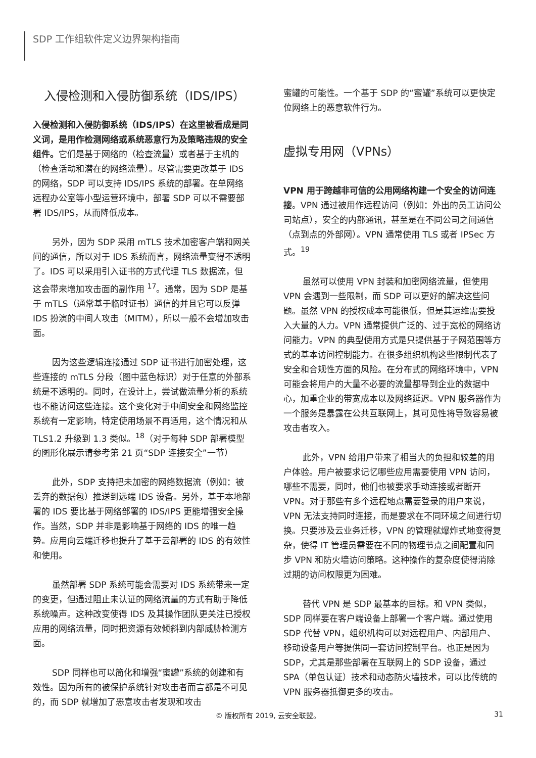SDP 工作组软件定义边界架构指南
入侵检测和入侵防御系统（IDS/IPS）
入侵检测和入侵防御系统（IDS/IPS）在这里被看成是同义词，是用作检测网络或系统恶意行为及策略违规的安全组件。它们是基于网络的（检查流量）或者基于主机的（检查活动和潜在的网络流量）。尽管需要更改基于 IDS 的网络，SDP 可以支持 IDS/IPS 系统的部署。在单网络远程办公室等小型运营环境中，部署 SDP 可以不需要部署 IDS/IPS，从而降低成本。
另外，因为 SDP 采用 mTLS 技术加密客户端和网关间的通信，所以对于 IDS 系统而言，网络流量变得不透明了。IDS 可以采用引入证书的方式代理 TLS 数据流，但这会带来增加攻击面的副作用 <sup>17</sup>。通常，因为 SDP 是基于 mTLS（通常基于临时证书）通信的并且它可以反弹 IDS 扮演的中间人攻击（MITM），所以一般不会增加攻击面。
因为这些逻辑连接通过 SDP 证书进行加密处理，这些连接的 mTLS 分段（图中蓝色标识）对于任意的外部系统是不透明的。同时，在设计上，尝试做流量分析的系统也不能访问这些连接。这个变化对于中间安全和网络监控系统有一定影响，特定使用场景不再适用，这个情况和从 TLS1.2 升级到 1.3 类似。<sup>18</sup>（对于每种 SDP 部署模型的图形化展示请参考第 21 页“SDP 连接安全”一节）
此外，SDP 支持把未加密的网络数据流（例如：被丢弃的数据包）推送到远端 IDS 设备。另外，基于本地部署的 IDS 要比基于网络部署的 IDS/IPS 更能增强安全操作。当然，SDP 并非是影响基于网络的 IDS 的唯一趋势。应用向云端迁移也提升了基于云部署的 IDS 的有效性和使用。
虽然部署 SDP 系统可能会需要对 IDS 系统带来一定的变更，但通过阻止未认证的网络流量的方式有助于降低系统噪声。这种改变使得 IDS 及其操作团队更关注已授权应用的网络流量，同时把资源有效倾斜到内部威胁检测方面。
SDP 同样也可以简化和增强“蜜罐”系统的创建和有效性。因为所有的被保护系统针对攻击者而言都是不可见的，而 SDP 就增加了恶意攻击者发现和攻击
蜜罐的可能性。一个基于 SDP 的“蜜罐”系统可以更快定位网络上的恶意软件行为。
虚拟专用网（VPNs）
VPN 用于跨越非可信的公用网络构建一个安全的访问连接。VPN 通过被用作远程访问（例如：外出的员工访问公司站点），安全的内部通讯，甚至是在不同公司之间通信（点到点的外部网）。VPN 通常使用 TLS 或者 IPSec 方式。<sup>19</sup>
虽然可以使用 VPN 封装和加密网络流量，但使用 VPN 会遇到一些限制，而 SDP 可以更好的解决这些问题。虽然 VPN 的授权成本可能很低，但是其运维需要投入大量的人力。VPN 通常提供广泛的、过于宽松的网络访问能力。VPN 的典型使用方式是只提供基于子网范围等方式的基本访问控制能力。在很多组织机构这些限制代表了安全和合规性方面的风险。在分布式的网络环境中，VPN 可能会将用户的大量不必要的流量都导到企业的数据中心，加重企业的带宽成本以及网络延迟。VPN 服务器作为一个服务是暴露在公共互联网上，其可见性将导致容易被攻击者攻入。
此外，VPN 给用户带来了相当大的负担和较差的用户体验。用户被要求记忆哪些应用需要使用 VPN 访问，哪些不需要，同时，他们也被要求手动连接或者断开 VPN。对于那些有多个远程地点需要登录的用户来说，VPN 无法支持同时连接，而是要求在不同环境之间进行切换。只要涉及云业务迁移，VPN 的管理就爆炸式地变得复杂，使得 IT 管理员需要在不同的物理节点之间配置和同步 VPN 和防火墙访问策略。这种操作的复杂度使得消除过期的访问权限更为困难。
替代 VPN 是 SDP 最基本的目标。和 VPN 类似，SDP 同样要在客户端设备上部署一个客户端。通过使用 SDP 代替 VPN，组织机构可以对远程用户、内部用户、移动设备用户等提供同一套访问控制平台。也正是因为 SDP，尤其是那些部署在互联网上的 SDP 设备，通过 SPA（单包认证）技术和动态防火墙技术，可以比传统的 VPN 服务器抵御更多的攻击。
© 版权所有 2019, 云安全联盟。 31